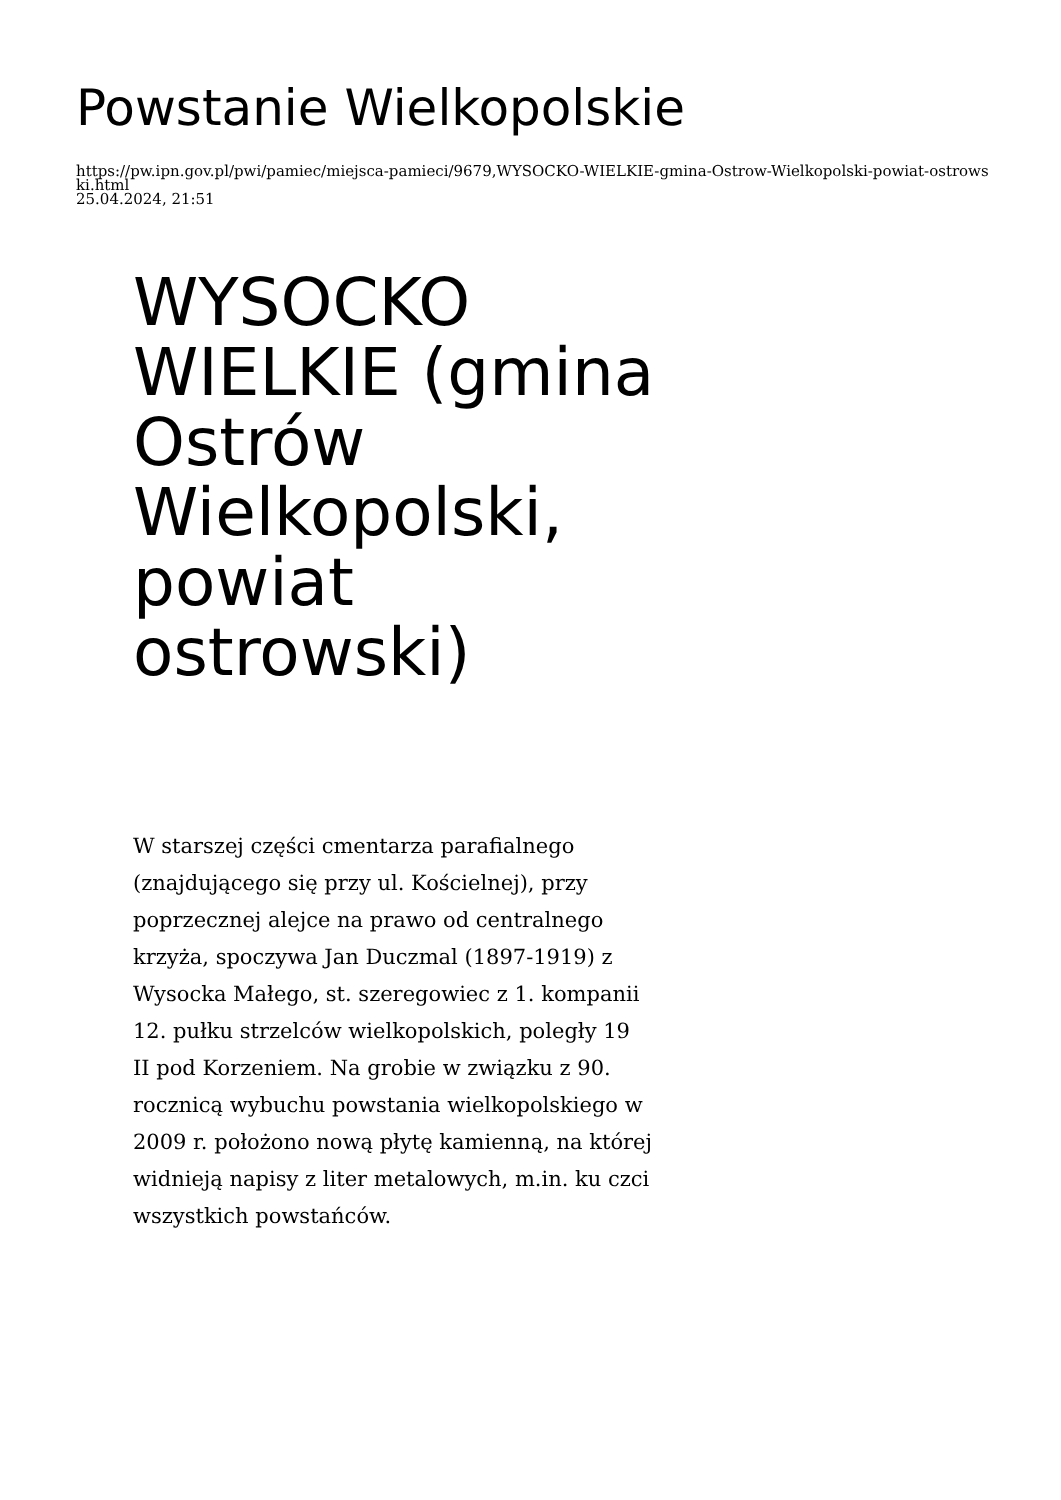Powstanie Wielkopolskie
https://pw.ipn.gov.pl/pwi/pamiec/miejsca-pamieci/9679,WYSOCKO-WIELKIE-gmina-Ostrow-Wielkopolski-powiat-ostrowski.html
25.04.2024, 21:51
WYSOCKO WIELKIE (gmina Ostrów Wielkopolski, powiat ostrowski)
W starszej części cmentarza parafialnego (znajdującego się przy ul. Kościelnej), przy poprzecznej alejce na prawo od centralnego krzyża, spoczywa Jan Duczmal (1897-1919) z Wysocka Małego, st. szeregowiec z 1. kompanii 12. pułku strzelców wielkopolskich, poległy 19 II pod Korzeniem. Na grobie w związku z 90. rocznicą wybuchu powstania wielkopolskiego w 2009 r. położono nową płytę kamienną, na której widnieją napisy z liter metalowych, m.in. ku czci wszystkich powstańców.